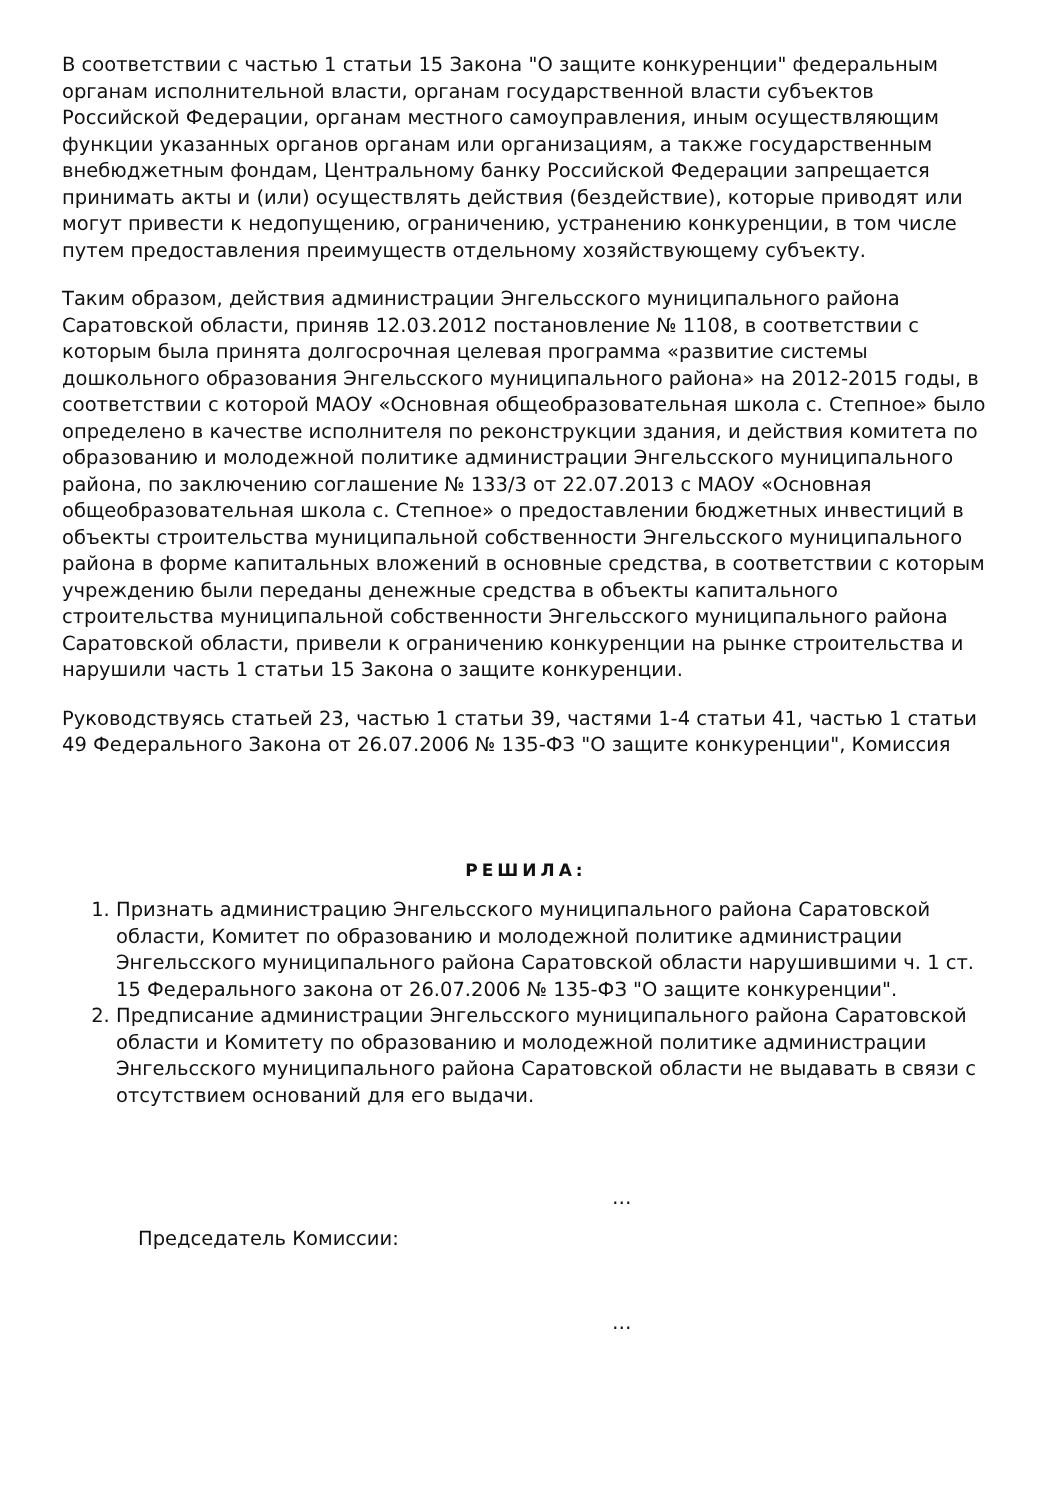В соответствии с частью 1 статьи 15 Закона "О защите конкуренции" федеральным органам исполнительной власти, органам государственной власти субъектов Российской Федерации, органам местного самоуправления, иным осуществляющим функции указанных органов органам или организациям, а также государственным внебюджетным фондам, Центральному банку Российской Федерации запрещается принимать акты и (или) осуществлять действия (бездействие), которые приводят или могут привести к недопущению, ограничению, устранению конкуренции, в том числе путем предоставления преимуществ отдельному хозяйствующему субъекту.
Таким образом, действия администрации Энгельсского муниципального района Саратовской области, приняв 12.03.2012 постановление № 1108, в соответствии с которым была принята долгосрочная целевая программа «развитие системы дошкольного образования Энгельсского муниципального района» на 2012-2015 годы, в соответствии с которой МАОУ «Основная общеобразовательная школа с. Степное» было определено в качестве исполнителя по реконструкции здания, и действия комитета по образованию и молодежной политике администрации Энгельсского муниципального района, по заключению соглашение № 133/3 от 22.07.2013 с МАОУ «Основная общеобразовательная школа с. Степное» о предоставлении бюджетных инвестиций в объекты строительства муниципальной собственности Энгельсского муниципального района в форме капитальных вложений в основные средства, в соответствии с которым учреждению были переданы денежные средства в объекты капитального строительства муниципальной собственности Энгельсского муниципального района Саратовской области, привели к ограничению конкуренции на рынке строительства и нарушили часть 1 статьи 15 Закона о защите конкуренции.
Руководствуясь статьей 23, частью 1 статьи 39, частями 1-4 статьи 41, частью 1 статьи 49 Федерального Закона от 26.07.2006 № 135-ФЗ "О защите конкуренции", Комиссия
РЕШИЛА:
1. Признать администрацию Энгельсского муниципального района Саратовской области, Комитет по образованию и молодежной политике администрации Энгельсского муниципального района Саратовской области нарушившими ч. 1 ст. 15 Федерального закона от 26.07.2006 № 135-ФЗ "О защите конкуренции".
2. Предписание администрации Энгельсского муниципального района Саратовской области и Комитету по образованию и молодежной политике администрации Энгельсского муниципального района Саратовской области не выдавать в связи с отсутствием оснований для его выдачи.
…
Председатель Комиссии:
…